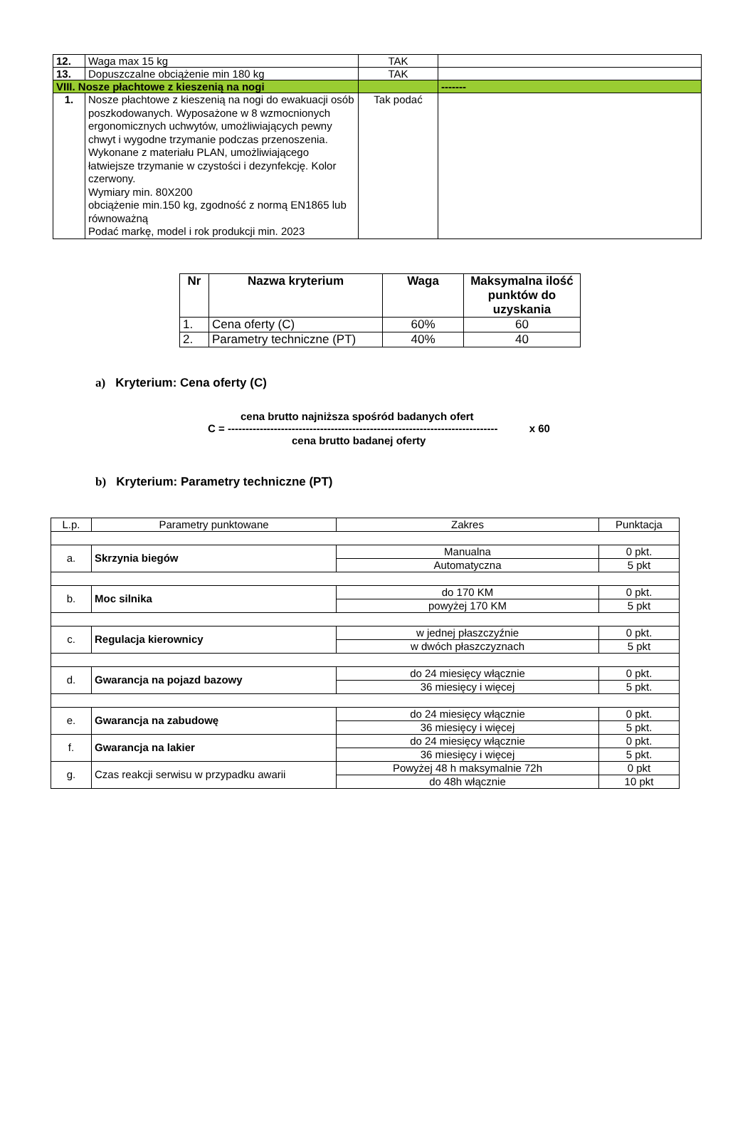| 12. | Waga max 15 kg | TAK | |
| 13. | Dopuszczalne obciążenie min 180 kg | TAK | |
| VIII. Nosze płachtowe z kieszenią na nogi | | | ------- |
| 1. | Nosze płachtowe z kieszenią na nogi do ewakuacji osób poszkodowanych. Wyposażone w 8 wzmocnionych ergonomicznych uchwytów, umożliwiających pewny chwyt i wygodne trzymanie podczas przenoszenia. Wykonane z materiału PLAN, umożliwiającego łatwiejsze trzymanie w czystości i dezynfekcję. Kolor czerwony. Wymiary min. 80X200 obciążenie min.150 kg, zgodność z normą EN1865 lub równoważną Podać markę, model i rok produkcji min. 2023 | Tak podać | |
| Nr | Nazwa kryterium | Waga | Maksymalna ilość punktów do uzyskania |
| --- | --- | --- | --- |
| 1. | Cena oferty (C) | 60% | 60 |
| 2. | Parametry techniczne (PT) | 40% | 40 |
a) Kryterium: Cena oferty (C)
cena brutto najniższa spośród badanych ofert
C = ---------------------------------------------------------------------------- x 60
cena brutto badanej oferty
b) Kryterium: Parametry techniczne (PT)
| L.p. | Parametry punktowane | Zakres | Punktacja |
| a. | Skrzynia biegów | Manualna | 0 pkt. |
| | | Automatyczna | 5 pkt |
| b. | Moc silnika | do 170 KM | 0 pkt. |
| | | powyżej 170 KM | 5 pkt |
| c. | Regulacja kierownicy | w jednej płaszczyźnie | 0 pkt. |
| | | w dwóch płaszczyznach | 5 pkt |
| d. | Gwarancja na pojazd bazowy | do 24 miesięcy włącznie | 0 pkt. |
| | | 36 miesięcy i więcej | 5 pkt. |
| e. | Gwarancja na zabudowę | do 24 miesięcy włącznie | 0 pkt. |
| | | 36 miesięcy i więcej | 5 pkt. |
| f. | Gwarancja na lakier | do 24 miesięcy włącznie | 0 pkt. |
| | | 36 miesięcy i więcej | 5 pkt. |
| g. | Czas reakcji serwisu w przypadku awarii | Powyżej 48 h maksymalnie 72h | 0 pkt |
| | | do 48h włącznie | 10 pkt |